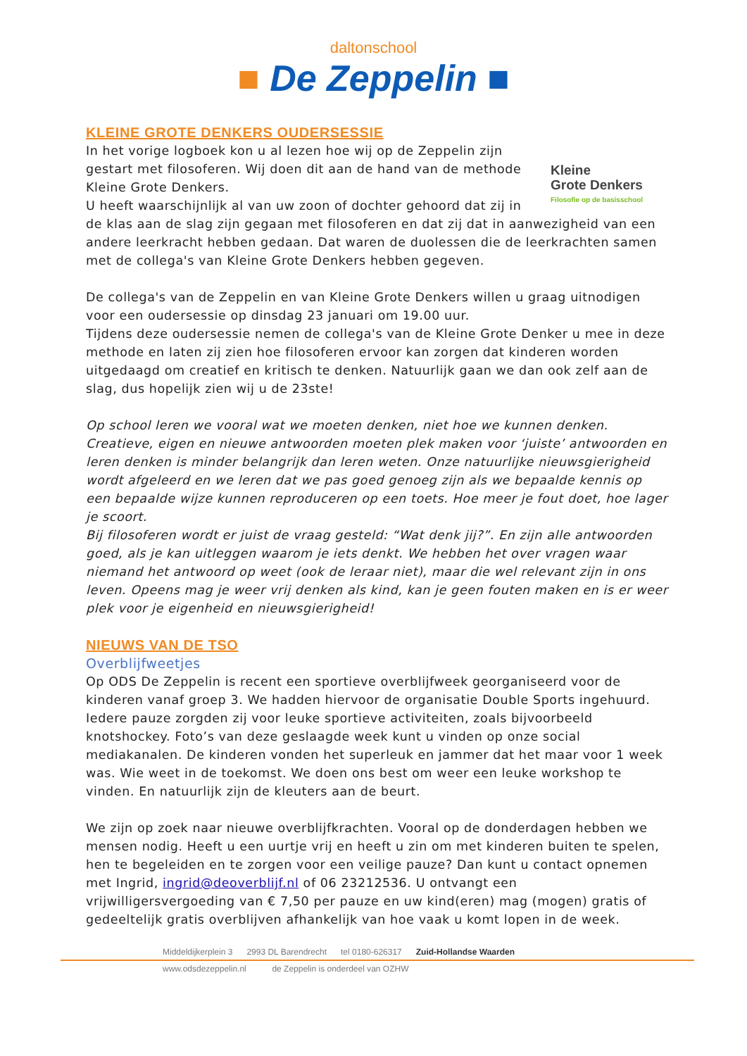daltonschool
■ De Zeppelin ■
KLEINE GROTE DENKERS OUDERSESSIE
Kleine
Grote Denkers
Filosofie op de basisschool
In het vorige logboek kon u al lezen hoe wij op de Zeppelin zijn gestart met filosoferen. Wij doen dit aan de hand van de methode Kleine Grote Denkers.
U heeft waarschijnlijk al van uw zoon of dochter gehoord dat zij in de klas aan de slag zijn gegaan met filosoferen en dat zij dat in aanwezigheid van een andere leerkracht hebben gedaan. Dat waren de duolessen die de leerkrachten samen met de collega's van Kleine Grote Denkers hebben gegeven.
De collega's van de Zeppelin en van Kleine Grote Denkers willen u graag uitnodigen voor een oudersessie op dinsdag 23 januari om 19.00 uur.
Tijdens deze oudersessie nemen de collega's van de Kleine Grote Denker u mee in deze methode en laten zij zien hoe filosoferen ervoor kan zorgen dat kinderen worden uitgedaagd om creatief en kritisch te denken. Natuurlijk gaan we dan ook zelf aan de slag, dus hopelijk zien wij u de 23ste!
Op school leren we vooral wat we moeten denken, niet hoe we kunnen denken. Creatieve, eigen en nieuwe antwoorden moeten plek maken voor ‘juiste’ antwoorden en leren denken is minder belangrijk dan leren weten. Onze natuurlijke nieuwsgierigheid wordt afgeleerd en we leren dat we pas goed genoeg zijn als we bepaalde kennis op een bepaalde wijze kunnen reproduceren op een toets. Hoe meer je fout doet, hoe lager je scoort.
Bij filosoferen wordt er juist de vraag gesteld: “Wat denk jij?”. En zijn alle antwoorden goed, als je kan uitleggen waarom je iets denkt. We hebben het over vragen waar niemand het antwoord op weet (ook de leraar niet), maar die wel relevant zijn in ons leven. Opeens mag je weer vrij denken als kind, kan je geen fouten maken en is er weer plek voor je eigenheid en nieuwsgierigheid!
NIEUWS VAN DE TSO
Overblijfweetjes
Op ODS De Zeppelin is recent een sportieve overblijfweek georganiseerd voor de kinderen vanaf groep 3. We hadden hiervoor de organisatie Double Sports ingehuurd. Iedere pauze zorgden zij voor leuke sportieve activiteiten, zoals bijvoorbeeld knotshockey. Foto’s van deze geslaagde week kunt u vinden op onze social mediakanalen. De kinderen vonden het superleuk en jammer dat het maar voor 1 week was. Wie weet in de toekomst. We doen ons best om weer een leuke workshop te vinden. En natuurlijk zijn de kleuters aan de beurt.
We zijn op zoek naar nieuwe overblijfkrachten. Vooral op de donderdagen hebben we mensen nodig. Heeft u een uurtje vrij en heeft u zin om met kinderen buiten te spelen, hen te begeleiden en te zorgen voor een veilige pauze? Dan kunt u contact opnemen met Ingrid, ingrid@deoverblijf.nl of 06 23212536. U ontvangt een vrijwilligersvergoeding van € 7,50 per pauze en uw kind(eren) mag (mogen) gratis of gedeeltelijk gratis overblijven afhankelijk van hoe vaak u komt lopen in de week.
Middeldijkerplein 3 2993 DL Barendrecht tel 0180-626317 Zuid-Hollandse Waarden
www.odsdezeppelin.nl de Zeppelin is onderdeel van OZHW